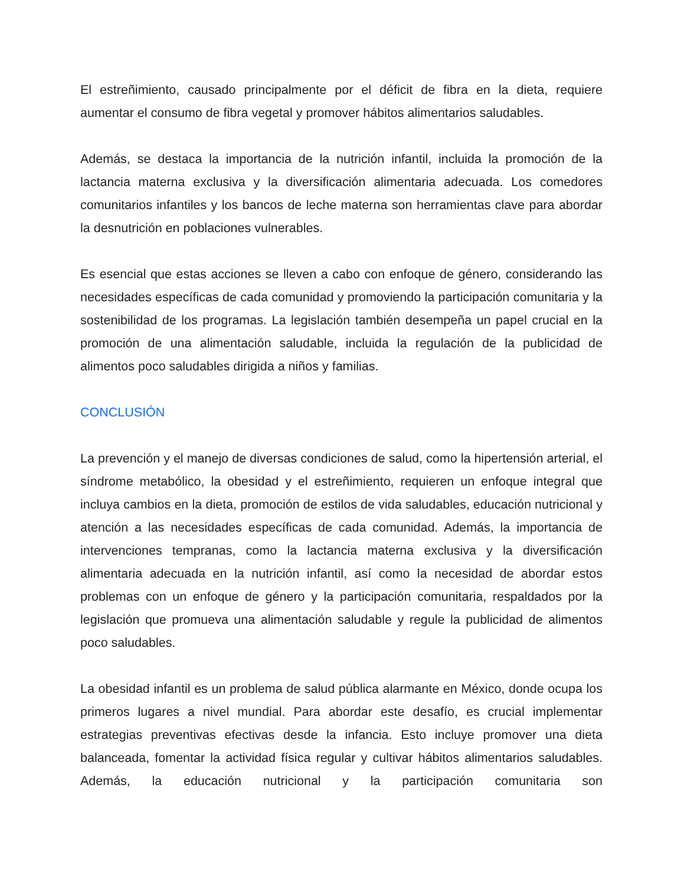El estreñimiento, causado principalmente por el déficit de fibra en la dieta, requiere aumentar el consumo de fibra vegetal y promover hábitos alimentarios saludables.
Además, se destaca la importancia de la nutrición infantil, incluida la promoción de la lactancia materna exclusiva y la diversificación alimentaria adecuada. Los comedores comunitarios infantiles y los bancos de leche materna son herramientas clave para abordar la desnutrición en poblaciones vulnerables.
Es esencial que estas acciones se lleven a cabo con enfoque de género, considerando las necesidades específicas de cada comunidad y promoviendo la participación comunitaria y la sostenibilidad de los programas. La legislación también desempeña un papel crucial en la promoción de una alimentación saludable, incluida la regulación de la publicidad de alimentos poco saludables dirigida a niños y familias.
CONCLUSIÓN
La prevención y el manejo de diversas condiciones de salud, como la hipertensión arterial, el síndrome metabólico, la obesidad y el estreñimiento, requieren un enfoque integral que incluya cambios en la dieta, promoción de estilos de vida saludables, educación nutricional y atención a las necesidades específicas de cada comunidad. Además, la importancia de intervenciones tempranas, como la lactancia materna exclusiva y la diversificación alimentaria adecuada en la nutrición infantil, así como la necesidad de abordar estos problemas con un enfoque de género y la participación comunitaria, respaldados por la legislación que promueva una alimentación saludable y regule la publicidad de alimentos poco saludables.
La obesidad infantil es un problema de salud pública alarmante en México, donde ocupa los primeros lugares a nivel mundial. Para abordar este desafío, es crucial implementar estrategias preventivas efectivas desde la infancia. Esto incluye promover una dieta balanceada, fomentar la actividad física regular y cultivar hábitos alimentarios saludables. Además, la educación nutricional y la participación comunitaria son